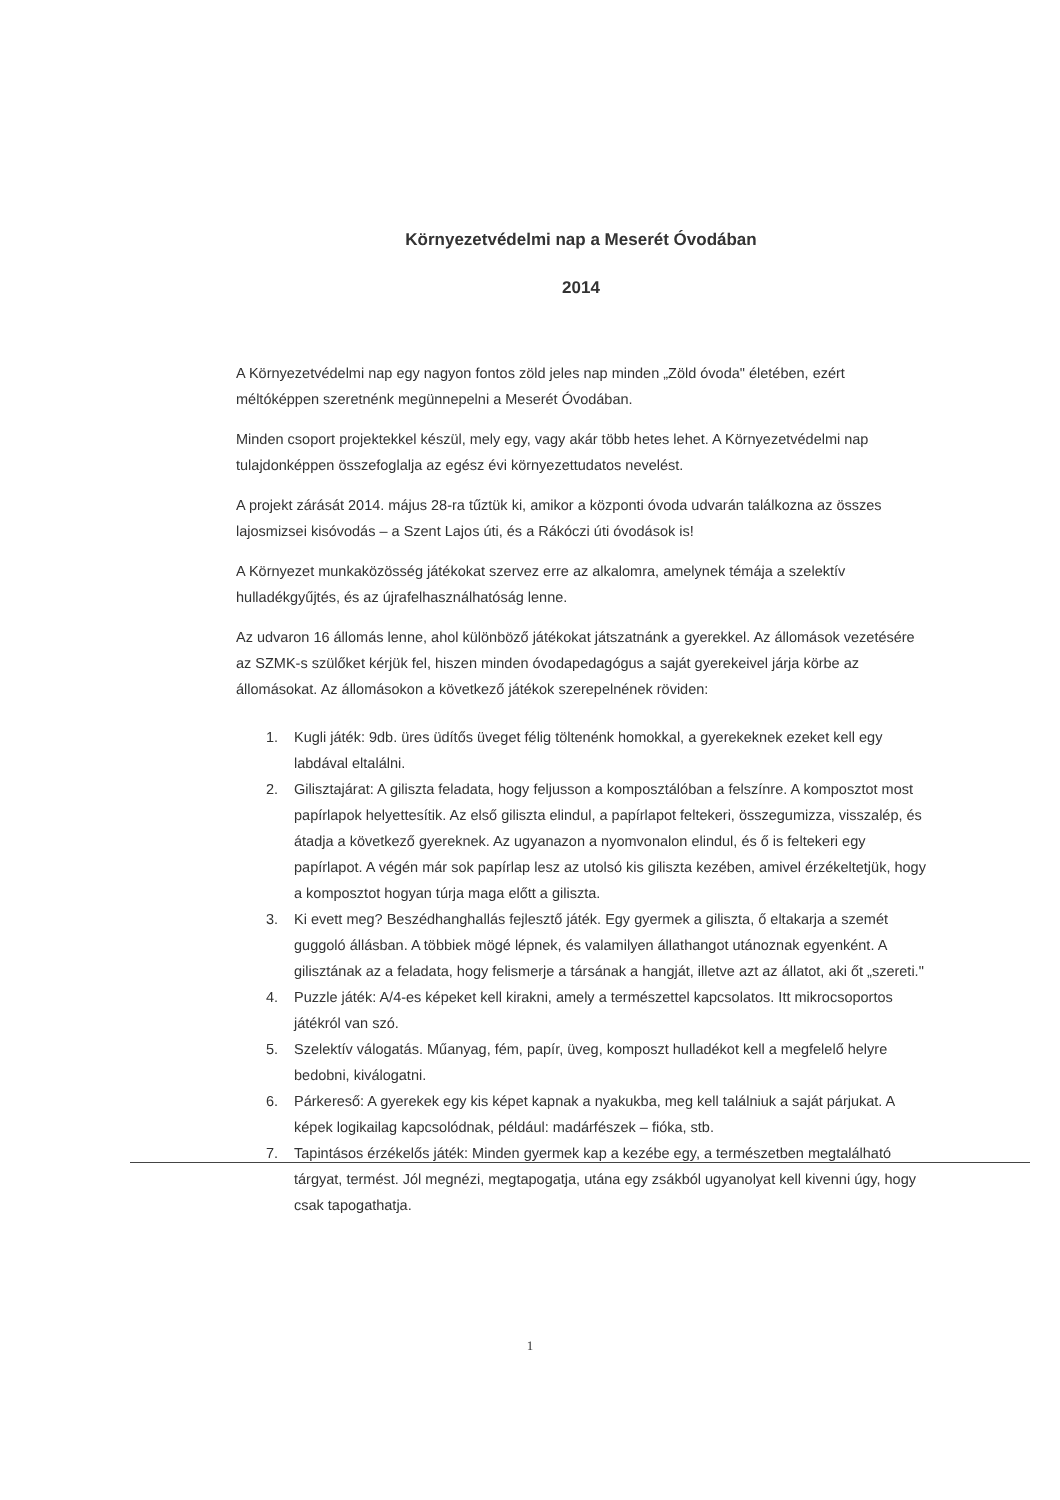Környezetvédelmi nap a Meserét Óvodában
2014
A Környezetvédelmi nap egy nagyon fontos zöld jeles nap minden „Zöld óvoda" életében, ezért méltóképpen szeretnénk megünnepelni a Meserét Óvodában.
Minden csoport projektekkel készül, mely egy, vagy akár több hetes lehet. A Környezetvédelmi nap tulajdonképpen összefoglalja az egész évi környezettudatos nevelést.
A projekt zárását 2014. május 28-ra tűztük ki, amikor a központi óvoda udvarán találkozna az összes lajosmizsei kisóvodás – a Szent Lajos úti, és a Rákóczi úti óvodások is!
A Környezet munkaközösség játékokat szervez erre az alkalomra, amelynek témája a szelektív hulladékgyűjtés, és az újrafelhasználhatóság lenne.
Az udvaron 16 állomás lenne, ahol különböző játékokat játszatnánk a gyerekkel. Az állomások vezetésére az SZMK-s szülőket kérjük fel, hiszen minden óvodapedagógus a saját gyerekeivel járja körbe az állomásokat. Az állomásokon a következő játékok szerepelnének röviden:
1. Kugli játék: 9db. üres üdítős üveget félig töltenénk homokkal, a gyerekeknek ezeket kell egy labdával eltalálni.
2. Gilisztajárat: A giliszta feladata, hogy feljusson a komposztálóban a felszínre. A komposztot most papírlapok helyettesítik. Az első giliszta elindul, a papírlapot feltekeri, összegumizza, visszalép, és átadja a következő gyereknek. Az ugyanazon a nyomvonalon elindul, és ő is feltekeri egy papírlapot. A végén már sok papírlap lesz az utolsó kis giliszta kezében, amivel érzékeltetjük, hogy a komposztot hogyan túrja maga előtt a giliszta.
3. Ki evett meg? Beszédhanghallás fejlesztő játék. Egy gyermek a giliszta, ő eltakarja a szemét guggoló állásban. A többiek mögé lépnek, és valamilyen állathangot utánoznak egyenként. A gilisztának az a feladata, hogy felismerje a társának a hangját, illetve azt az állatot, aki őt „szereti."
4. Puzzle játék: A/4-es képeket kell kirakni, amely a természettel kapcsolatos. Itt mikrocsoportos játékról van szó.
5. Szelektív válogatás. Műanyag, fém, papír, üveg, komposzt hulladékot kell a megfelelő helyre bedobni, kiválogatni.
6. Párkereső: A gyerekek egy kis képet kapnak a nyakukba, meg kell találniuk a saját párjukat. A képek logikailag kapcsolódnak, például: madárfészek – fióka, stb.
7. Tapintásos érzékelős játék: Minden gyermek kap a kezébe egy, a természetben megtalálható tárgyat, termést. Jól megnézi, megtapogatja, utána egy zsákból ugyanolyat kell kivenni úgy, hogy csak tapogathatja.
1